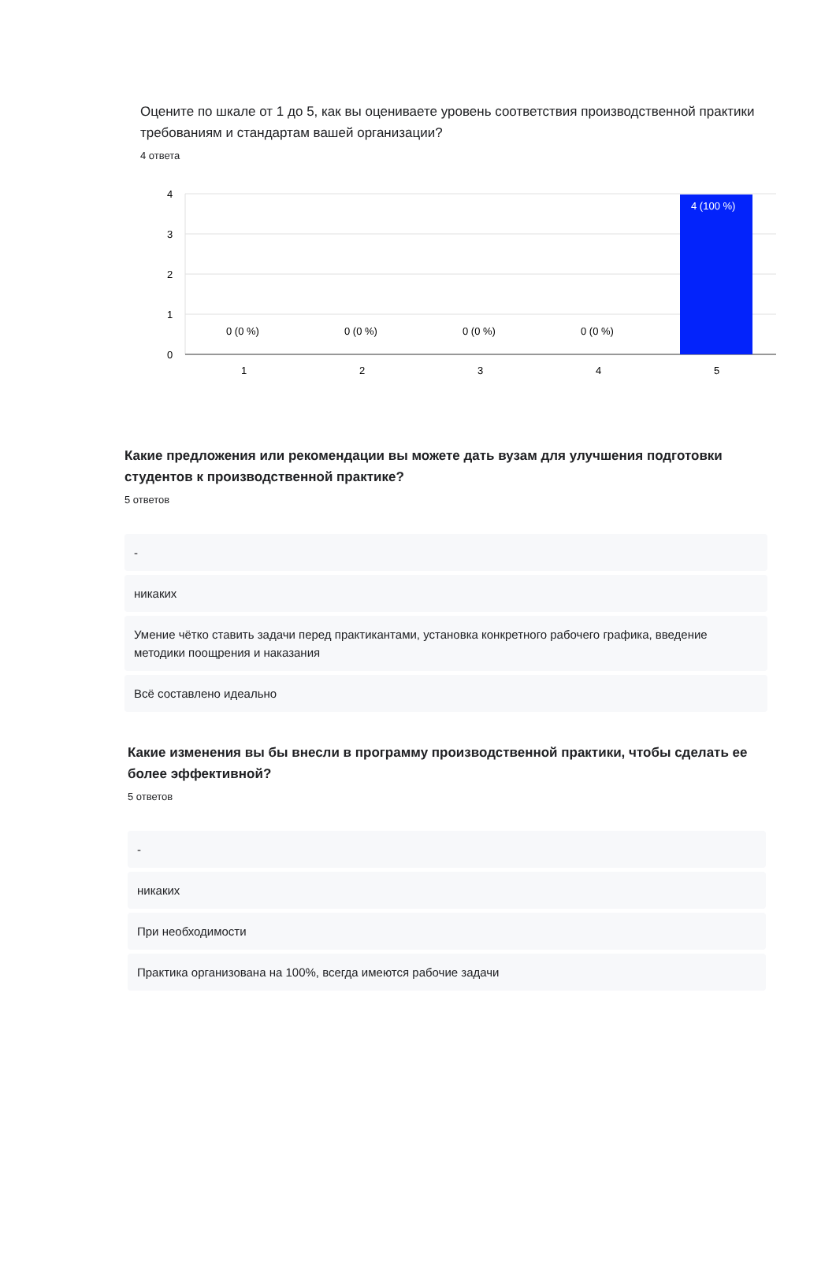Оцените по шкале от 1 до 5, как вы оцениваете уровень соответствия производственной практики требованиям и стандартам вашей организации?
4 ответа
4
3
2
1
0
4 (100 %)
0 (0 %)
0 (0 %)
0 (0 %)
0 (0 %)
1
2
3
4
5
Какие предложения или рекомендации вы можете дать вузам для улучшения подготовки студентов к производственной практике?
5 ответов
-
никаких
Умение чётко ставить задачи перед практикантами, установка конкретного рабочего графика, введение методики поощрения и наказания
Всё составлено идеально
Какие изменения вы бы внесли в программу производственной практики, чтобы сделать ее более эффективной?
5 ответов
-
никаких
При необходимости
Практика организована на 100%, всегда имеются рабочие задачи